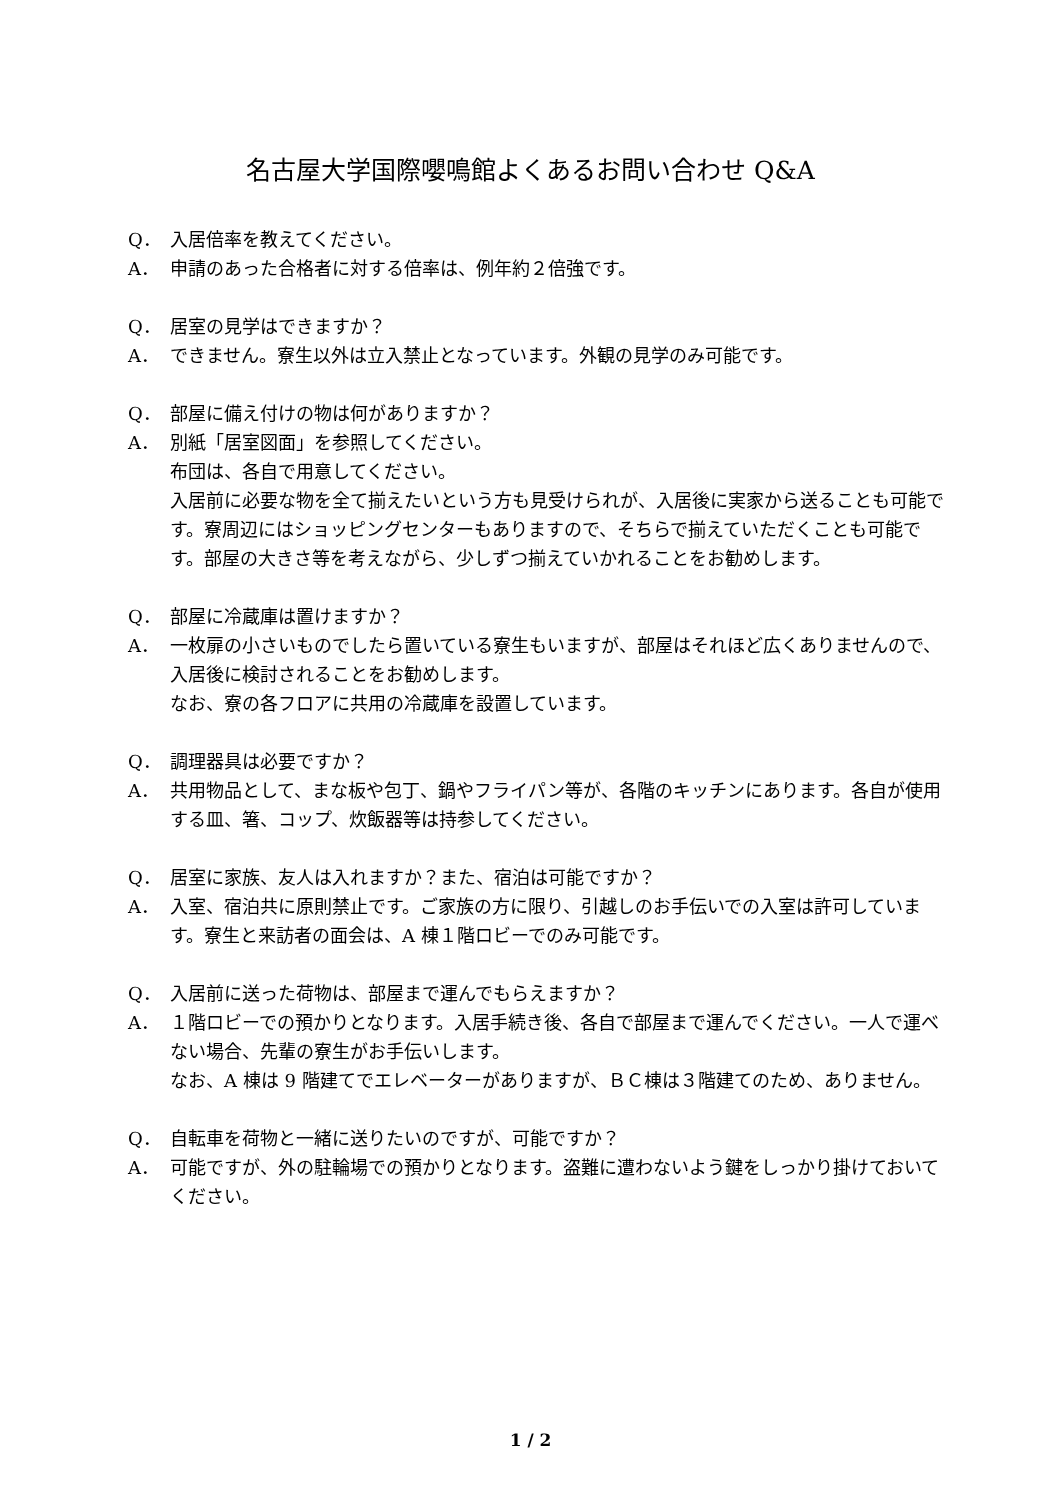名古屋大学国際嚶鳴館よくあるお問い合わせ Q&A
Q． 入居倍率を教えてください。
A． 申請のあった合格者に対する倍率は、例年約２倍強です。
Q． 居室の見学はできますか？
A． できません。寮生以外は立入禁止となっています。外観の見学のみ可能です。
Q． 部屋に備え付けの物は何がありますか？
A． 別紙「居室図面」を参照してください。
布団は、各自で用意してください。
入居前に必要な物を全て揃えたいという方も見受けられが、入居後に実家から送ることも可能です。寮周辺にはショッピングセンターもありますので、そちらで揃えていただくことも可能です。部屋の大きさ等を考えながら、少しずつ揃えていかれることをお勧めします。
Q． 部屋に冷蔵庫は置けますか？
A． 一枚扉の小さいものでしたら置いている寮生もいますが、部屋はそれほど広くありませんので、入居後に検討されることをお勧めします。
なお、寮の各フロアに共用の冷蔵庫を設置しています。
Q． 調理器具は必要ですか？
A． 共用物品として、まな板や包丁、鍋やフライパン等が、各階のキッチンにあります。各自が使用する皿、箸、コップ、炊飯器等は持参してください。
Q． 居室に家族、友人は入れますか？また、宿泊は可能ですか？
A． 入室、宿泊共に原則禁止です。ご家族の方に限り、引越しのお手伝いでの入室は許可しています。寮生と来訪者の面会は、A 棟１階ロビーでのみ可能です。
Q． 入居前に送った荷物は、部屋まで運んでもらえますか？
A． １階ロビーでの預かりとなります。入居手続き後、各自で部屋まで運んでください。一人で運べない場合、先輩の寮生がお手伝いします。
なお、A 棟は 9 階建てでエレベーターがありますが、ＢＣ棟は３階建てのため、ありません。
Q． 自転車を荷物と一緒に送りたいのですが、可能ですか？
A． 可能ですが、外の駐輪場での預かりとなります。盗難に遭わないよう鍵をしっかり掛けておいてください。
1 / 2